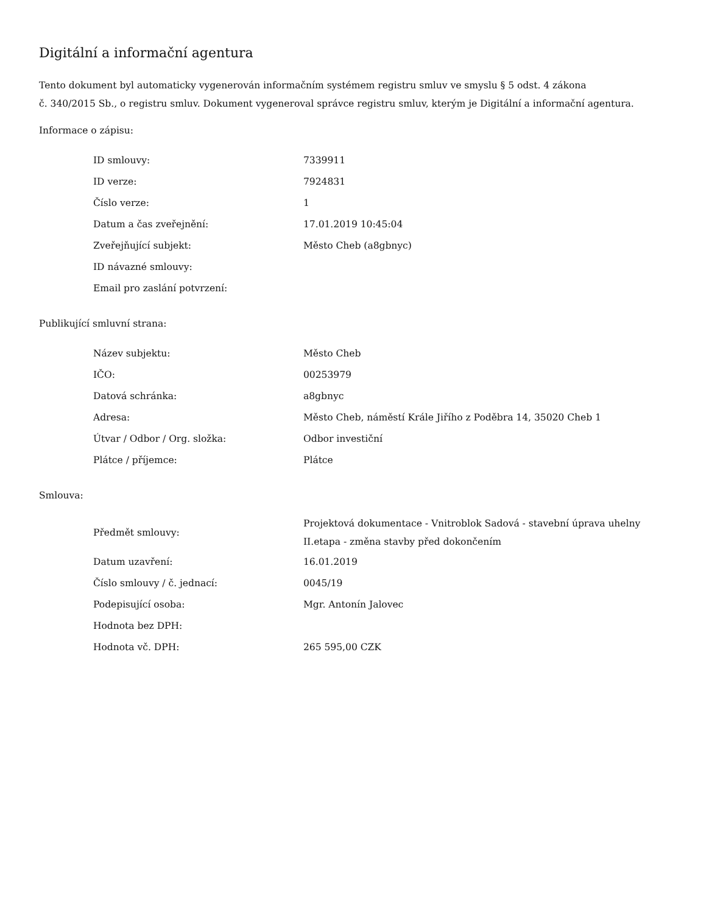Digitální a informační agentura
Tento dokument byl automaticky vygenerován informačním systémem registru smluv ve smyslu § 5 odst. 4 zákona
č. 340/2015 Sb., o registru smluv. Dokument vygeneroval správce registru smluv, kterým je Digitální a informační agentura.
Informace o zápisu:
| ID smlouvy: | 7339911 |
| ID verze: | 7924831 |
| Číslo verze: | 1 |
| Datum a čas zveřejnění: | 17.01.2019 10:45:04 |
| Zveřejňující subjekt: | Město Cheb (a8gbnyc) |
| ID návazné smlouvy: | |
| Email pro zaslání potvrzení: | |
Publikující smluvní strana:
| Název subjektu: | Město Cheb |
| IČO: | 00253979 |
| Datová schránka: | a8gbnyc |
| Adresa: | Město Cheb, náměstí Krále Jiřího z Poděbra 14, 35020 Cheb 1 |
| Útvar / Odbor / Org. složka: | Odbor investiční |
| Plátce / příjemce: | Plátce |
Smlouva:
| Předmět smlouvy: | Projektová dokumentace - Vnitroblok Sadová - stavební úprava uhelny II.etapa - změna stavby před dokončením |
| Datum uzavření: | 16.01.2019 |
| Číslo smlouvy / č. jednací: | 0045/19 |
| Podepisující osoba: | Mgr. Antonín Jalovec |
| Hodnota bez DPH: | |
| Hodnota vč. DPH: | 265 595,00 CZK |